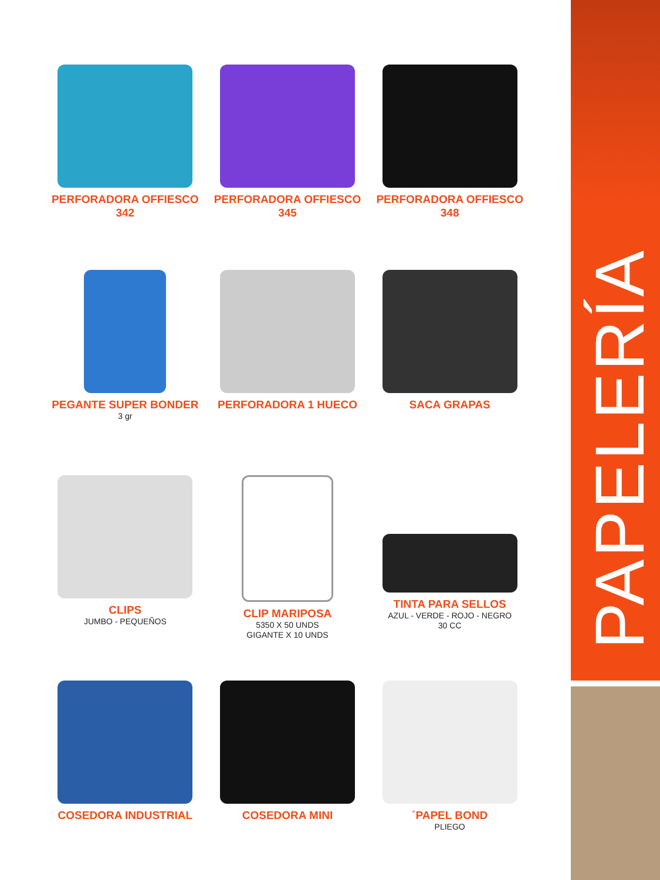PERFORADORA OFFIESCO
342
PERFORADORA OFFIESCO
345
PERFORADORA OFFIESCO
348
PEGANTE SUPER BONDER
3 gr
PERFORADORA 1 HUECO
SACA GRAPAS
CLIPS
JUMBO - PEQUEÑOS
CLIP MARIPOSA
5350 X 50 UNDS
GIGANTE X 10 UNDS
TINTA PARA SELLOS
AZUL - VERDE - ROJO - NEGRO
30 CC
COSEDORA INDUSTRIAL
COSEDORA MINI
´PAPEL BOND
PLIEGO
PAPELERÍA